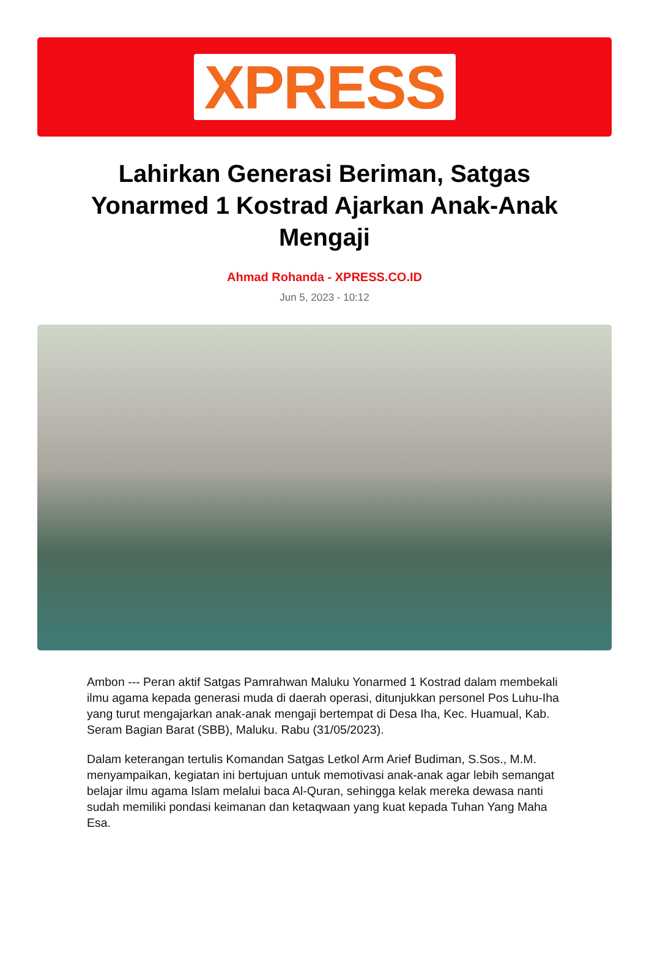XPRESS
Lahirkan Generasi Beriman, Satgas Yonarmed 1 Kostrad Ajarkan Anak-Anak Mengaji
Ahmad Rohanda - XPRESS.CO.ID
Jun 5, 2023 - 10:12
Ambon --- Peran aktif Satgas Pamrahwan Maluku Yonarmed 1 Kostrad dalam membekali ilmu agama kepada generasi muda di daerah operasi, ditunjukkan personel Pos Luhu-Iha yang turut mengajarkan anak-anak mengaji bertempat di Desa Iha, Kec. Huamual, Kab. Seram Bagian Barat (SBB), Maluku. Rabu (31/05/2023).
Dalam keterangan tertulis Komandan Satgas Letkol Arm Arief Budiman, S.Sos., M.M. menyampaikan, kegiatan ini bertujuan untuk memotivasi anak-anak agar lebih semangat belajar ilmu agama Islam melalui baca Al-Quran, sehingga kelak mereka dewasa nanti sudah memiliki pondasi keimanan dan ketaqwaan yang kuat kepada Tuhan Yang Maha Esa.